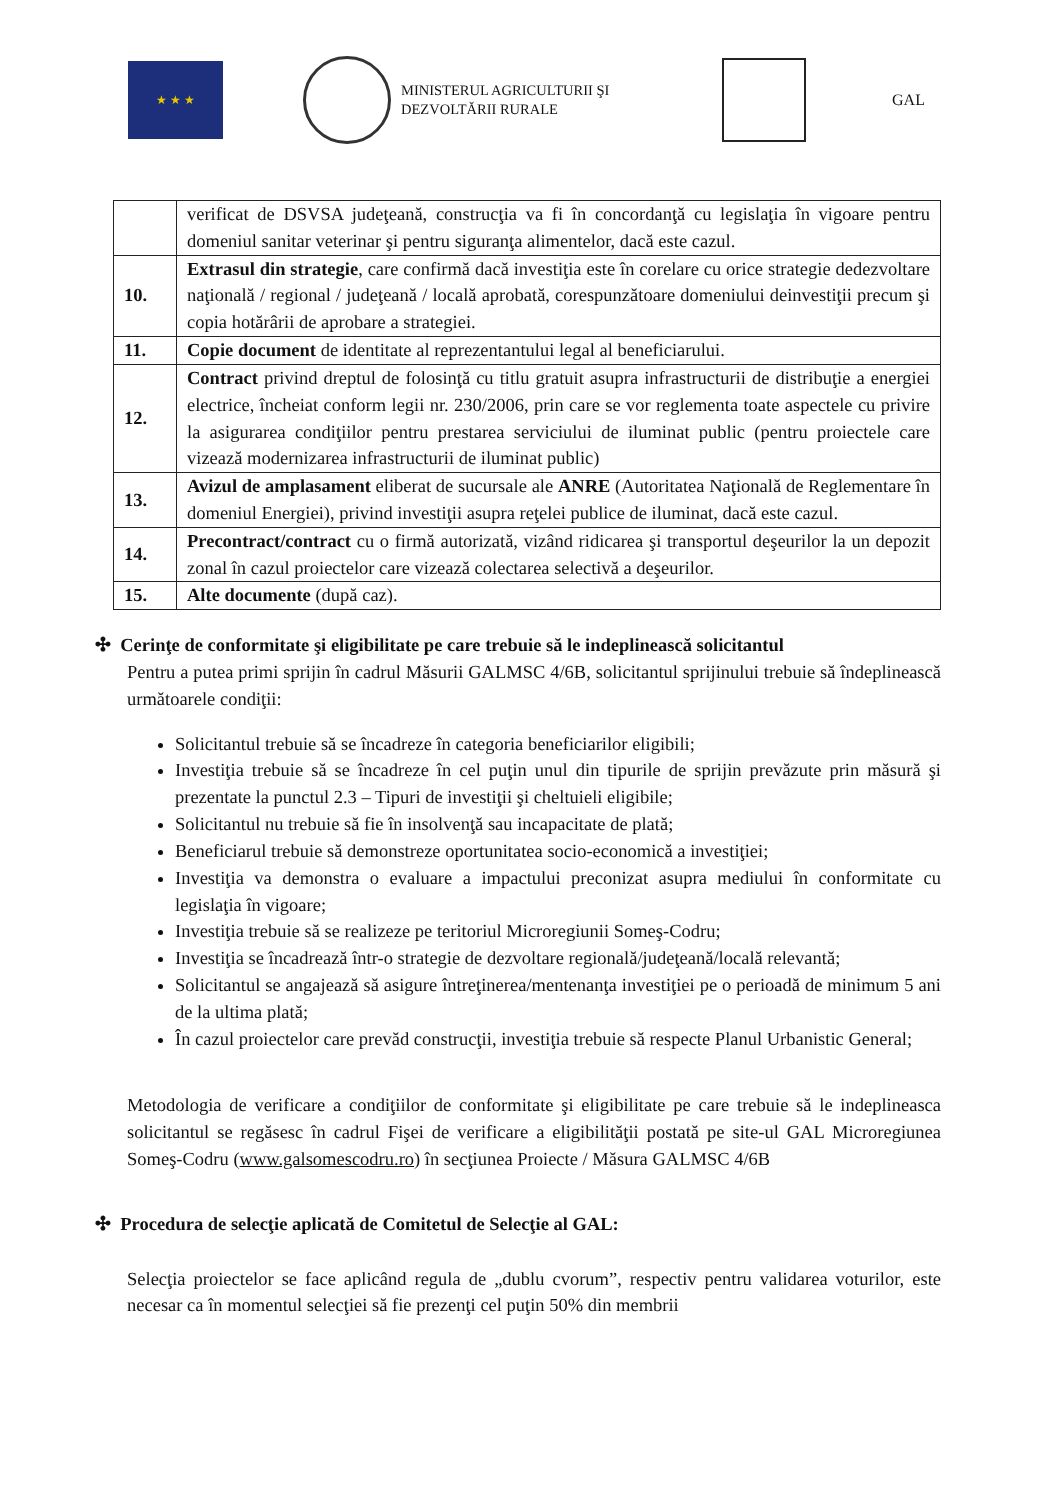★ ★ ★
MINISTERUL AGRICULTURII ŞI
DEZVOLTĂRII RURALE
GAL
| | verificat de DSVSA judeţeană, construcţia va fi în concordanţă cu legislaţia în vigoare pentru domeniul sanitar veterinar şi pentru siguranţa alimentelor, dacă este cazul. |
| 10. | Extrasul din strategie , care confirmă dacă investiţia este în corelare cu orice strategie dedezvoltare naţională / regional / judeţeană / locală aprobată, corespunzătoare domeniului deinvestiţii precum şi copia hotărârii de aprobare a strategiei. |
| 11. | Copie document de identitate al reprezentantului legal al beneficiarului. |
| 12. | Contract privind dreptul de folosinţă cu titlu gratuit asupra infrastructurii de distribuţie a energiei electrice, încheiat conform legii nr. 230/2006, prin care se vor reglementa toate aspectele cu privire la asigurarea condiţiilor pentru prestarea serviciului de iluminat public (pentru proiectele care vizează modernizarea infrastructurii de iluminat public) |
| 13. | Avizul de amplasament eliberat de sucursale ale ANRE (Autoritatea Naţională de Reglementare în domeniul Energiei), privind investiţii asupra reţelei publice de iluminat, dacă este cazul. |
| 14. | Precontract/contract cu o firmă autorizată, vizând ridicarea şi transportul deşeurilor la un depozit zonal în cazul proiectelor care vizează colectarea selectivă a deşeurilor. |
| 15. | Alte documente (după caz). |
✣ Cerinţe de conformitate şi eligibilitate pe care trebuie să le indeplinească solicitantul
Pentru a putea primi sprijin în cadrul Măsurii GALMSC 4/6B, solicitantul sprijinului trebuie să îndeplinească următoarele condiţii:
Solicitantul trebuie să se încadreze în categoria beneficiarilor eligibili;
Investiţia trebuie să se încadreze în cel puţin unul din tipurile de sprijin prevăzute prin măsură şi prezentate la punctul 2.3 – Tipuri de investiţii şi cheltuieli eligibile;
Solicitantul nu trebuie să fie în insolvenţă sau incapacitate de plată;
Beneficiarul trebuie să demonstreze oportunitatea socio-economică a investiţiei;
Investiţia va demonstra o evaluare a impactului preconizat asupra mediului în conformitate cu legislaţia în vigoare;
Investiţia trebuie să se realizeze pe teritoriul Microregiunii Someş-Codru;
Investiţia se încadrează într-o strategie de dezvoltare regională/judeţeană/locală relevantă;
Solicitantul se angajează să asigure întreţinerea/mentenanţa investiţiei pe o perioadă de minimum 5 ani de la ultima plată;
În cazul proiectelor care prevăd construcţii, investiţia trebuie să respecte Planul Urbanistic General;
Metodologia de verificare a condiţiilor de conformitate şi eligibilitate pe care trebuie să le indeplineasca solicitantul se regăsesc în cadrul Fişei de verificare a eligibilităţii postată pe site-ul GAL Microregiunea Someş-Codru (www.galsomescodru.ro) în secţiunea Proiecte / Măsura GALMSC 4/6B
✣ Procedura de selecţie aplicată de Comitetul de Selecţie al GAL:
Selecţia proiectelor se face aplicând regula de „dublu cvorum”, respectiv pentru validarea voturilor, este necesar ca în momentul selecţiei să fie prezenţi cel puţin 50% din membrii